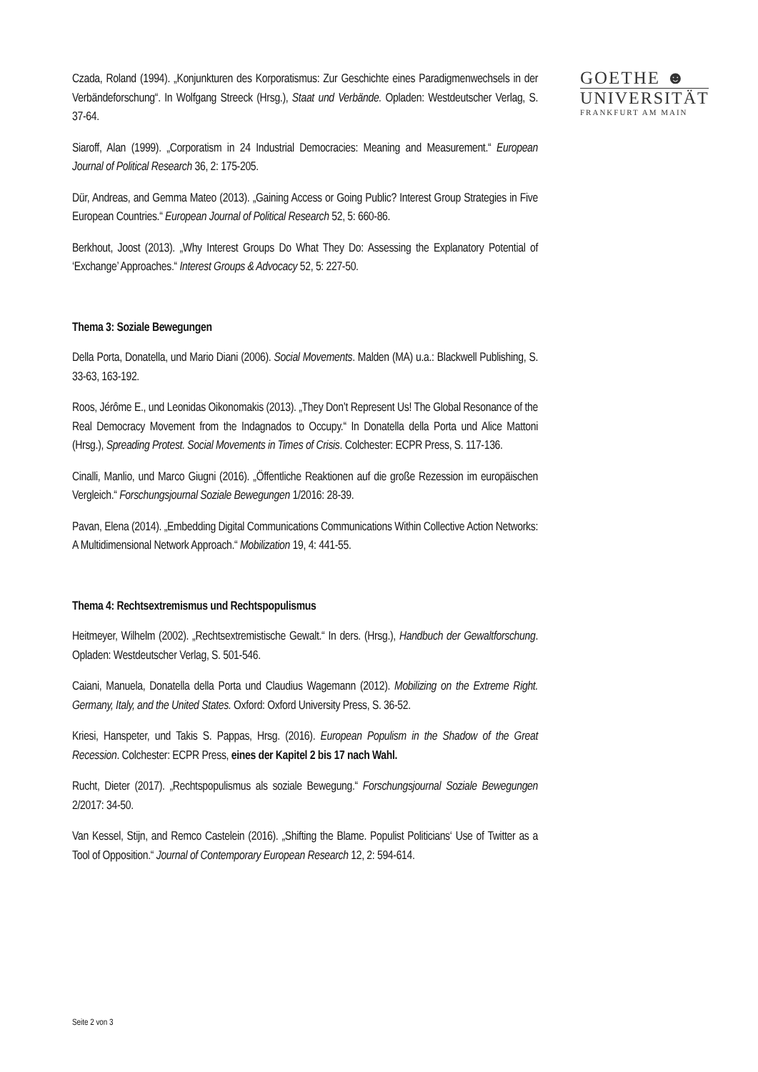GOETHE ☻
UNIVERSITÄT
FRANKFURT AM MAIN
Czada, Roland (1994). „Konjunkturen des Korporatismus: Zur Geschichte eines Paradigmenwechsels in der Verbändeforschung“. In Wolfgang Streeck (Hrsg.), Staat und Verbände. Opladen: Westdeutscher Verlag, S. 37-64.
Siaroff, Alan (1999). „Corporatism in 24 Industrial Democracies: Meaning and Measurement.“ European Journal of Political Research 36, 2: 175-205.
Dür, Andreas, and Gemma Mateo (2013). „Gaining Access or Going Public? Interest Group Strategies in Five European Countries.“ European Journal of Political Research 52, 5: 660-86.
Berkhout, Joost (2013). „Why Interest Groups Do What They Do: Assessing the Explanatory Potential of ‘Exchange’ Approaches.“ Interest Groups & Advocacy 52, 5: 227-50.
Thema 3: Soziale Bewegungen
Della Porta, Donatella, und Mario Diani (2006). Social Movements. Malden (MA) u.a.: Blackwell Publishing, S. 33-63, 163-192.
Roos, Jérôme E., und Leonidas Oikonomakis (2013). „They Don’t Represent Us! The Global Resonance of the Real Democracy Movement from the Indagnados to Occupy.“ In Donatella della Porta und Alice Mattoni (Hrsg.), Spreading Protest. Social Movements in Times of Crisis. Colchester: ECPR Press, S. 117-136.
Cinalli, Manlio, und Marco Giugni (2016). „Öffentliche Reaktionen auf die große Rezession im europäischen Vergleich.“ Forschungsjournal Soziale Bewegungen 1/2016: 28-39.
Pavan, Elena (2014). „Embedding Digital Communications Communications Within Collective Action Networks: A Multidimensional Network Approach.“ Mobilization 19, 4: 441-55.
Thema 4: Rechtsextremismus und Rechtspopulismus
Heitmeyer, Wilhelm (2002). „Rechtsextremistische Gewalt.“ In ders. (Hrsg.), Handbuch der Gewaltforschung. Opladen: Westdeutscher Verlag, S. 501-546.
Caiani, Manuela, Donatella della Porta und Claudius Wagemann (2012). Mobilizing on the Extreme Right. Germany, Italy, and the United States. Oxford: Oxford University Press, S. 36-52.
Kriesi, Hanspeter, und Takis S. Pappas, Hrsg. (2016). European Populism in the Shadow of the Great Recession. Colchester: ECPR Press, eines der Kapitel 2 bis 17 nach Wahl.
Rucht, Dieter (2017). „Rechtspopulismus als soziale Bewegung.“ Forschungsjournal Soziale Bewegungen 2/2017: 34-50.
Van Kessel, Stijn, and Remco Castelein (2016). „Shifting the Blame. Populist Politicians‘ Use of Twitter as a Tool of Opposition.“ Journal of Contemporary European Research 12, 2: 594-614.
Seite 2 von 3